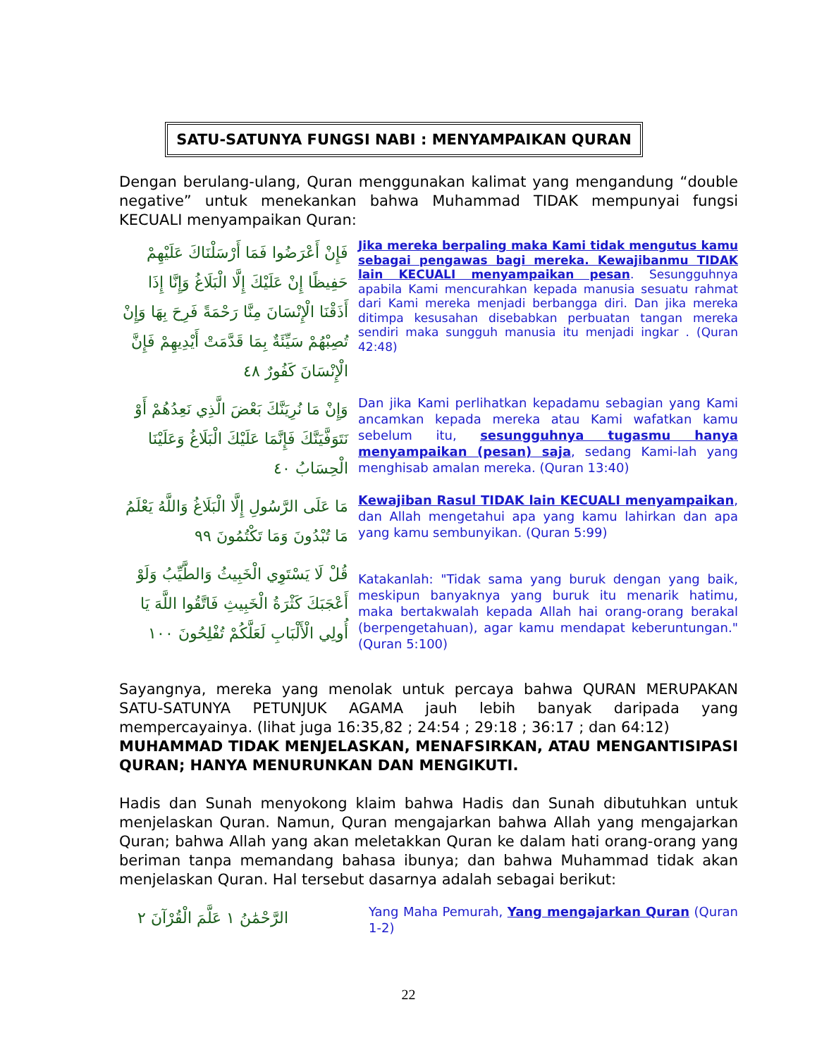SATU-SATUNYA FUNGSI NABI : MENYAMPAIKAN QURAN
Dengan berulang-ulang, Quran menggunakan kalimat yang mengandung “double negative” untuk menekankan bahwa Muhammad TIDAK mempunyai fungsi KECUALI menyampaikan Quran:
فَإِنْ أَعْرَضُوا فَمَا أَرْسَلْنَاكَ عَلَيْهِمْ حَفِيظًا إِنْ عَلَيْكَ إِلَّا الْبَلَاغُ وَإِنَّا إِذَا أَذَقْنَا الْإِنْسَانَ مِنَّا رَحْمَةً فَرِحَ بِهَا وَإِنْ تُصِبْهُمْ سَيِّئَةٌ بِمَا قَدَّمَتْ أَيْدِيهِمْ فَإِنَّ الْإِنْسَانَ كَفُورٌ ٤٨
Jika mereka berpaling maka Kami tidak mengutus kamu sebagai pengawas bagi mereka. Kewajibanmu TIDAK lain KECUALI menyampaikan pesan. Sesungguhnya apabila Kami mencurahkan kepada manusia sesuatu rahmat dari Kami mereka menjadi berbangga diri. Dan jika mereka ditimpa kesusahan disebabkan perbuatan tangan mereka sendiri maka sungguh manusia itu menjadi ingkar . (Quran 42:48)
وَإِنْ مَا نُرِيَنَّكَ بَعْضَ الَّذِي نَعِدُهُمْ أَوْ نَتَوَفَّيَنَّكَ فَإِنَّمَا عَلَيْكَ الْبَلَاغُ وَعَلَيْنَا الْحِسَابُ ٤٠
Dan jika Kami perlihatkan kepadamu sebagian yang Kami ancamkan kepada mereka atau Kami wafatkan kamu sebelum itu, sesungguhnya tugasmu hanya menyampaikan (pesan) saja, sedang Kami-lah yang menghisab amalan mereka. (Quran 13:40)
مَا عَلَى الرَّسُولِ إِلَّا الْبَلَاغُ وَاللَّهُ يَعْلَمُ مَا تُبْدُونَ وَمَا تَكْتُمُونَ ٩٩
Kewajiban Rasul TIDAK lain KECUALI menyampaikan, dan Allah mengetahui apa yang kamu lahirkan dan apa yang kamu sembunyikan. (Quran 5:99)
قُلْ لَا يَسْتَوِي الْخَبِيثُ وَالطَّيِّبُ وَلَوْ أَعْجَبَكَ كَثْرَةُ الْخَبِيثِ فَاتَّقُوا اللَّهَ يَا أُولِي الْأَلْبَابِ لَعَلَّكُمْ تُفْلِحُونَ ١٠٠
Katakanlah: "Tidak sama yang buruk dengan yang baik, meskipun banyaknya yang buruk itu menarik hatimu, maka bertakwalah kepada Allah hai orang-orang berakal (berpengetahuan), agar kamu mendapat keberuntungan." (Quran 5:100)
Sayangnya, mereka yang menolak untuk percaya bahwa QURAN MERUPAKAN SATU-SATUNYA PETUNJUK AGAMA jauh lebih banyak daripada yang mempercayainya. (lihat juga 16:35,82 ; 24:54 ; 29:18 ; 36:17 ; dan 64:12)
MUHAMMAD TIDAK MENJELASKAN, MENAFSIRKAN, ATAU MENGANTISIPASI QURAN; HANYA MENURUNKAN DAN MENGIKUTI.
Hadis dan Sunah menyokong klaim bahwa Hadis dan Sunah dibutuhkan untuk menjelaskan Quran. Namun, Quran mengajarkan bahwa Allah yang mengajarkan Quran; bahwa Allah yang akan meletakkan Quran ke dalam hati orang-orang yang beriman tanpa memandang bahasa ibunya; dan bahwa Muhammad tidak akan menjelaskan Quran. Hal tersebut dasarnya adalah sebagai berikut:
الرَّحْمَٰنُ ١ عَلَّمَ الْقُرْآنَ ٢
Yang Maha Pemurah, Yang mengajarkan Quran (Quran 1-2)
22